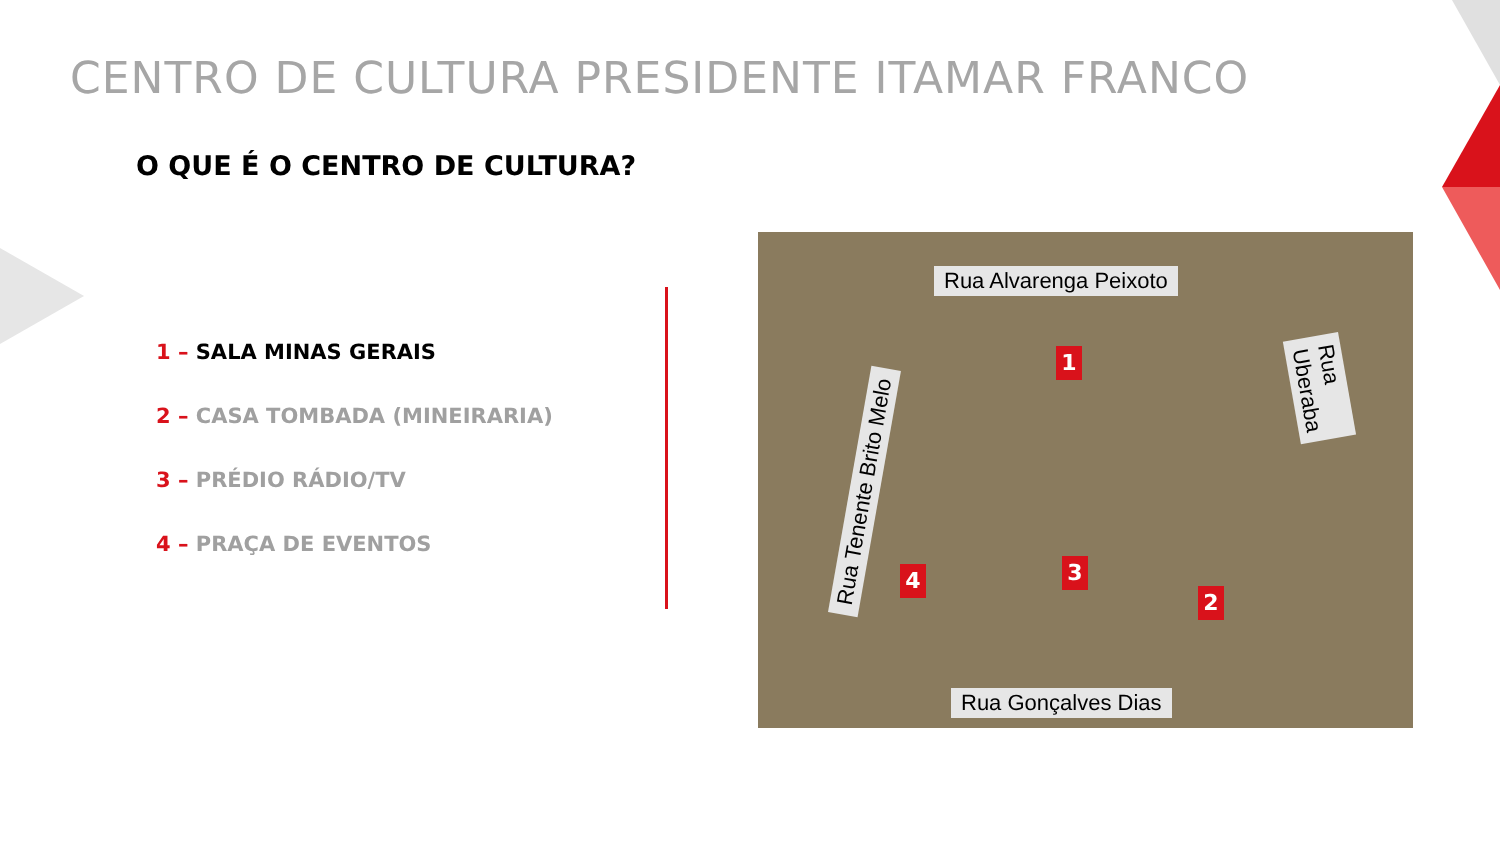CENTRO DE CULTURA PRESIDENTE ITAMAR FRANCO
O QUE É O CENTRO DE CULTURA?
1 – SALA MINAS GERAIS
2 – CASA TOMBADA (MINEIRARIA)
3 – PRÉDIO RÁDIO/TV
4 – PRAÇA DE EVENTOS
Rua Alvarenga Peixoto
Rua Tenente Brito Melo
Rua Uberaba
Rua Gonçalves Dias
1
2
3
4